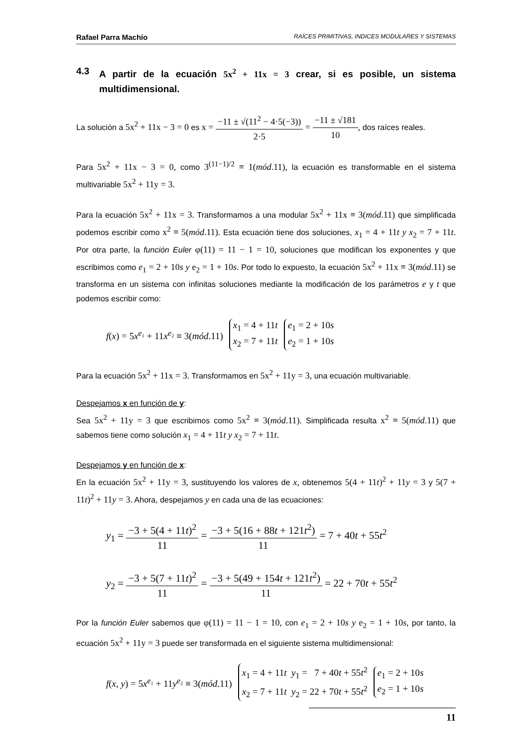Rafael Parra Machío RAÍCES PRIMITIVAS, INDICES MODULARES Y SISTEMAS
4.3 A partir de la ecuación 5x<sup>2</sup> + 11x = 3 crear, si es posible, un sistema multidimensional.
La solución a 5x<sup>2</sup> + 11x − 3 = 0 es x = −11 ± √(11<sup>2</sup> − 4·5(−3)) 2·5 = −11 ± √181 10, dos raíces reales.
Para 5x<sup>2</sup> + 11x − 3 = 0, como 3<sup>(11−1)/2</sup> ≡ 1(mód.11), la ecuación es transformable en el sistema multivariable 5x<sup>2</sup> + 11y = 3.
Para la ecuación 5x<sup>2</sup> + 11x = 3. Transformamos a una modular 5x<sup>2</sup> + 11x ≡ 3(mód.11) que simplificada podemos escribir como x<sup>2</sup> ≡ 5(mód.11). Esta ecuación tiene dos soluciones, x<sub>1</sub> = 4 + 11t y x<sub>2</sub> = 7 + 11t. Por otra parte, la función Euler φ(11) = 11 − 1 = 10, soluciones que modifican los exponentes y que escribimos como e<sub>1</sub> = 2 + 10s y e<sub>2</sub> = 1 + 10s. Por todo lo expuesto, la ecuación 5x<sup>2</sup> + 11x ≡ 3(mód.11) se transforma en un sistema con infinitas soluciones mediante la modificación de los parámetros e y t que podemos escribir como:
f(x) = 5x<sup>e₁</sup> + 11x<sup>e₂</sup> ≡ 3(mód.11)
x<sub>1</sub> = 4 + 11t
x<sub>2</sub> = 7 + 11t
e<sub>1</sub> = 2 + 10s
e<sub>2</sub> = 1 + 10s
Para la ecuación 5x<sup>2</sup> + 11x = 3. Transformamos en 5x<sup>2</sup> + 11y = 3, una ecuación multivariable.
Despejamos x en función de y:
Sea 5x<sup>2</sup> + 11y = 3 que escribimos como 5x<sup>2</sup> ≡ 3(mód.11). Simplificada resulta x<sup>2</sup> ≡ 5(mód.11) que sabemos tiene como solución x<sub>1</sub> = 4 + 11t y x<sub>2</sub> = 7 + 11t.
Despejamos y en función de x:
En la ecuación 5x<sup>2</sup> + 11y = 3, sustituyendo los valores de x, obtenemos 5(4 + 11t)<sup>2</sup> + 11y = 3 y 5(7 + 11t)<sup>2</sup> + 11y = 3. Ahora, despejamos y en cada una de las ecuaciones:
y<sub>1</sub> = −3 + 5(4 + 11t)<sup>2</sup> 11 = −3 + 5(16 + 88t + 121t<sup>2</sup>) 11 = 7 + 40t + 55t<sup>2</sup>
y<sub>2</sub> = −3 + 5(7 + 11t)<sup>2</sup> 11 = −3 + 5(49 + 154t + 121t<sup>2</sup>) 11 = 22 + 70t + 55t<sup>2</sup>
Por la función Euler sabemos que φ(11) = 11 − 1 = 10, con e<sub>1</sub> = 2 + 10s y e<sub>2</sub> = 1 + 10s, por tanto, la ecuación 5x<sup>2</sup> + 11y = 3 puede ser transformada en el siguiente sistema multidimensional:
f(x, y) = 5x<sup>e₁</sup> + 11y<sup>e₂</sup> ≡ 3(mód.11)
x<sub>1</sub> = 4 + 11t y<sub>1</sub> = 7 + 40t + 55t<sup>2</sup>
x<sub>2</sub> = 7 + 11t y<sub>2</sub> = 22 + 70t + 55t<sup>2</sup>
e<sub>1</sub> = 2 + 10s
e<sub>2</sub> = 1 + 10s
11